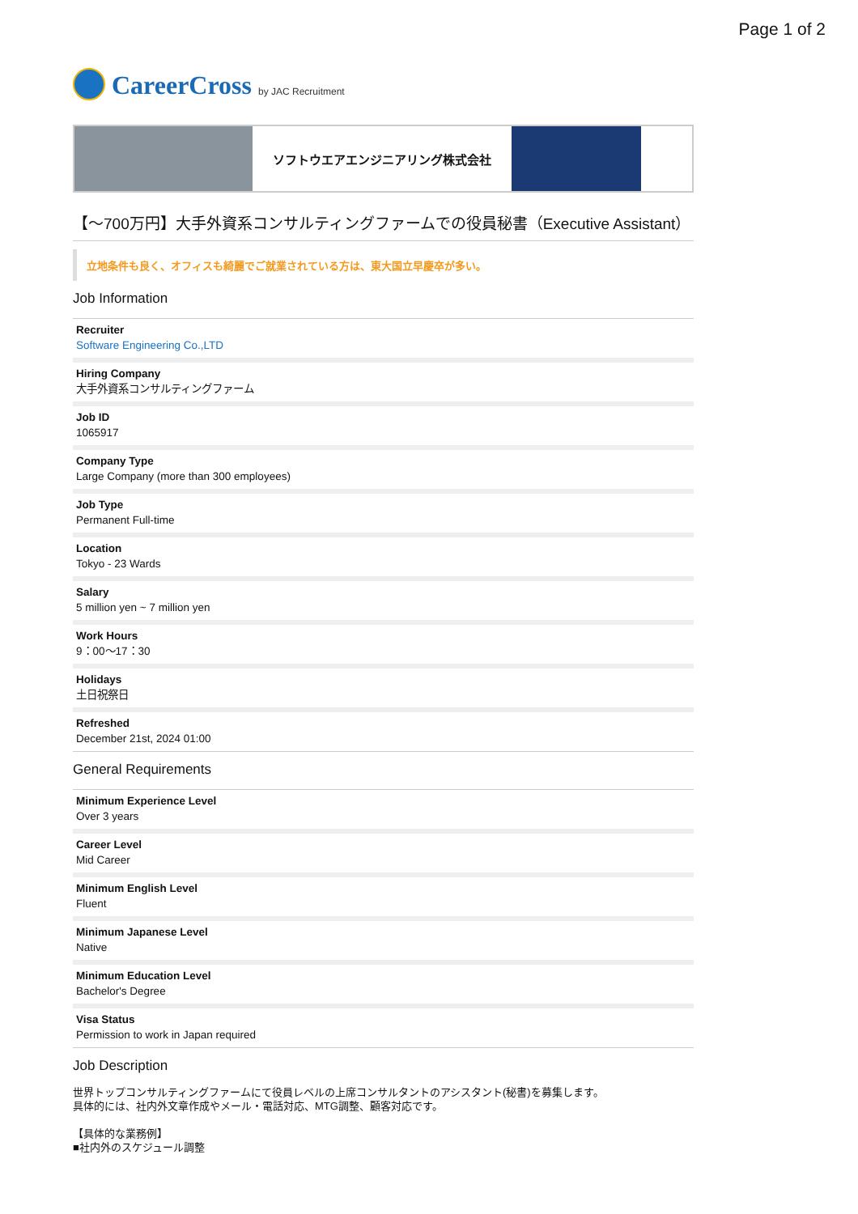Page 1 of 2
CareerCross by JAC Recruitment
ソフトウエアエンジニアリング株式会社
【～700万円】大手外資系コンサルティングファームでの役員秘書（Executive Assistant）
立地条件も良く、オフィスも綺麗でご就業されている方は、東大国立早慶卒が多い。
Job Information
| Recruiter Software Engineering Co.,LTD |
| Hiring Company 大手外資系コンサルティングファーム |
| Job ID 1065917 |
| Company Type Large Company (more than 300 employees) |
| Job Type Permanent Full-time |
| Location Tokyo - 23 Wards |
| Salary 5 million yen ~ 7 million yen |
| Work Hours 9：00～17：30 |
| Holidays 土日祝祭日 |
| Refreshed December 21st, 2024 01:00 |
General Requirements
| Minimum Experience Level Over 3 years |
| Career Level Mid Career |
| Minimum English Level Fluent |
| Minimum Japanese Level Native |
| Minimum Education Level Bachelor's Degree |
| Visa Status Permission to work in Japan required |
Job Description
世界トップコンサルティングファームにて役員レベルの上席コンサルタントのアシスタント(秘書)を募集します。
具体的には、社内外文章作成やメール・電話対応、MTG調整、顧客対応です。
【具体的な業務例】
■社内外のスケジュール調整